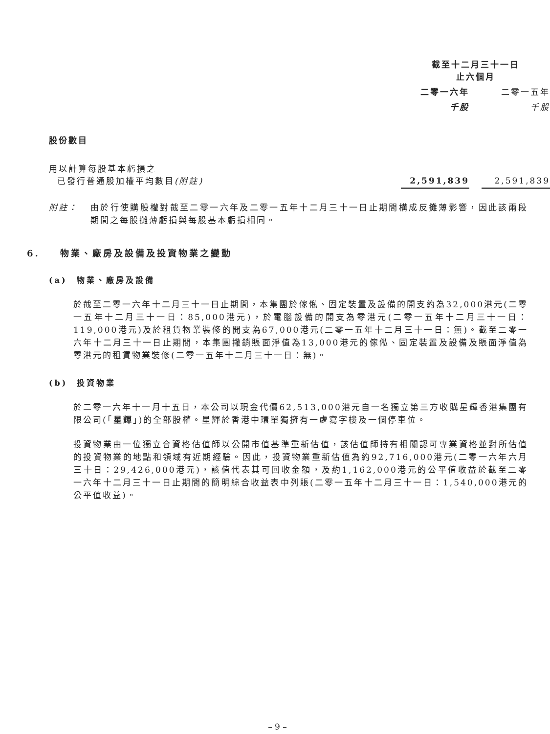| | 截至十二月三十一日 止六個月 | | |
| | 二零一六年 | | 二零一五年 |
| | 千股 | | 千股 |
| 股份數目 | | | |
| 用以計算每股基本虧損之 已發行普通股加權平均數目 (附註) | 2,591,839 | | 2,591,839 |
附註： 由於行使購股權對截至二零一六年及二零一五年十二月三十一日止期間構成反攤薄影響，因此該兩段期間之每股攤薄虧損與每股基本虧損相同。
6. 物業、廠房及設備及投資物業之變動
(a) 物業、廠房及設備
於截至二零一六年十二月三十一日止期間，本集團於傢俬、固定裝置及設備的開支約為32,000港元(二零一五年十二月三十一日：85,000港元)，於電腦設備的開支為零港元(二零一五年十二月三十一日：119,000港元)及於租賃物業裝修的開支為67,000港元(二零一五年十二月三十一日：無)。截至二零一六年十二月三十一日止期間，本集團撇銷賬面淨值為13,000港元的傢俬、固定裝置及設備及賬面淨值為零港元的租賃物業裝修(二零一五年十二月三十一日：無)。
(b) 投資物業
於二零一六年十一月十五日，本公司以現金代價62,513,000港元自一名獨立第三方收購星輝香港集團有限公司(「星輝」)的全部股權。星輝於香港中環單獨擁有一處寫字樓及一個停車位。
投資物業由一位獨立合資格估值師以公開市值基準重新估值，該估值師持有相關認可專業資格並對所估值的投資物業的地點和領域有近期經驗。因此，投資物業重新估值為約92,716,000港元(二零一六年六月三十日：29,426,000港元)，該值代表其可回收金額，及約1,162,000港元的公平值收益於截至二零一六年十二月三十一日止期間的簡明綜合收益表中列賬(二零一五年十二月三十一日：1,540,000港元的公平值收益)。
– 9 –